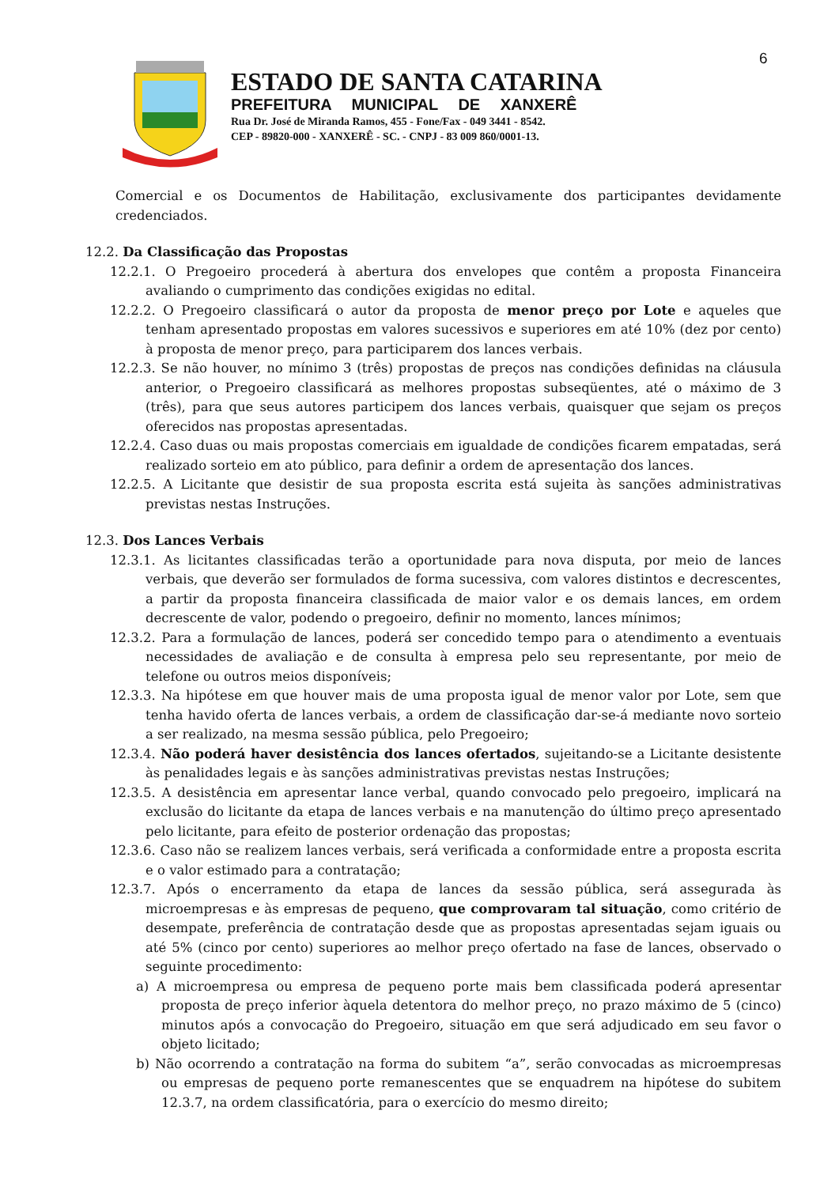6
ESTADO DE SANTA CATARINA
PREFEITURA MUNICIPAL DE XANXERÊ
Rua Dr. José de Miranda Ramos, 455 - Fone/Fax - 049 3441 - 8542.
CEP - 89820-000 - XANXERÊ - SC. - CNPJ - 83 009 860/0001-13.
Comercial e os Documentos de Habilitação, exclusivamente dos participantes devidamente credenciados.
12.2. Da Classificação das Propostas
12.2.1. O Pregoeiro procederá à abertura dos envelopes que contêm a proposta Financeira avaliando o cumprimento das condições exigidas no edital.
12.2.2. O Pregoeiro classificará o autor da proposta de menor preço por Lote e aqueles que tenham apresentado propostas em valores sucessivos e superiores em até 10% (dez por cento) à proposta de menor preço, para participarem dos lances verbais.
12.2.3. Se não houver, no mínimo 3 (três) propostas de preços nas condições definidas na cláusula anterior, o Pregoeiro classificará as melhores propostas subseqüentes, até o máximo de 3 (três), para que seus autores participem dos lances verbais, quaisquer que sejam os preços oferecidos nas propostas apresentadas.
12.2.4. Caso duas ou mais propostas comerciais em igualdade de condições ficarem empatadas, será realizado sorteio em ato público, para definir a ordem de apresentação dos lances.
12.2.5. A Licitante que desistir de sua proposta escrita está sujeita às sanções administrativas previstas nestas Instruções.
12.3. Dos Lances Verbais
12.3.1. As licitantes classificadas terão a oportunidade para nova disputa, por meio de lances verbais, que deverão ser formulados de forma sucessiva, com valores distintos e decrescentes, a partir da proposta financeira classificada de maior valor e os demais lances, em ordem decrescente de valor, podendo o pregoeiro, definir no momento, lances mínimos;
12.3.2. Para a formulação de lances, poderá ser concedido tempo para o atendimento a eventuais necessidades de avaliação e de consulta à empresa pelo seu representante, por meio de telefone ou outros meios disponíveis;
12.3.3. Na hipótese em que houver mais de uma proposta igual de menor valor por Lote, sem que tenha havido oferta de lances verbais, a ordem de classificação dar-se-á mediante novo sorteio a ser realizado, na mesma sessão pública, pelo Pregoeiro;
12.3.4. Não poderá haver desistência dos lances ofertados, sujeitando-se a Licitante desistente às penalidades legais e às sanções administrativas previstas nestas Instruções;
12.3.5. A desistência em apresentar lance verbal, quando convocado pelo pregoeiro, implicará na exclusão do licitante da etapa de lances verbais e na manutenção do último preço apresentado pelo licitante, para efeito de posterior ordenação das propostas;
12.3.6. Caso não se realizem lances verbais, será verificada a conformidade entre a proposta escrita e o valor estimado para a contratação;
12.3.7. Após o encerramento da etapa de lances da sessão pública, será assegurada às microempresas e às empresas de pequeno, que comprovaram tal situação, como critério de desempate, preferência de contratação desde que as propostas apresentadas sejam iguais ou até 5% (cinco por cento) superiores ao melhor preço ofertado na fase de lances, observado o seguinte procedimento:
a) A microempresa ou empresa de pequeno porte mais bem classificada poderá apresentar proposta de preço inferior àquela detentora do melhor preço, no prazo máximo de 5 (cinco) minutos após a convocação do Pregoeiro, situação em que será adjudicado em seu favor o objeto licitado;
b) Não ocorrendo a contratação na forma do subitem “a”, serão convocadas as microempresas ou empresas de pequeno porte remanescentes que se enquadrem na hipótese do subitem 12.3.7, na ordem classificatória, para o exercício do mesmo direito;